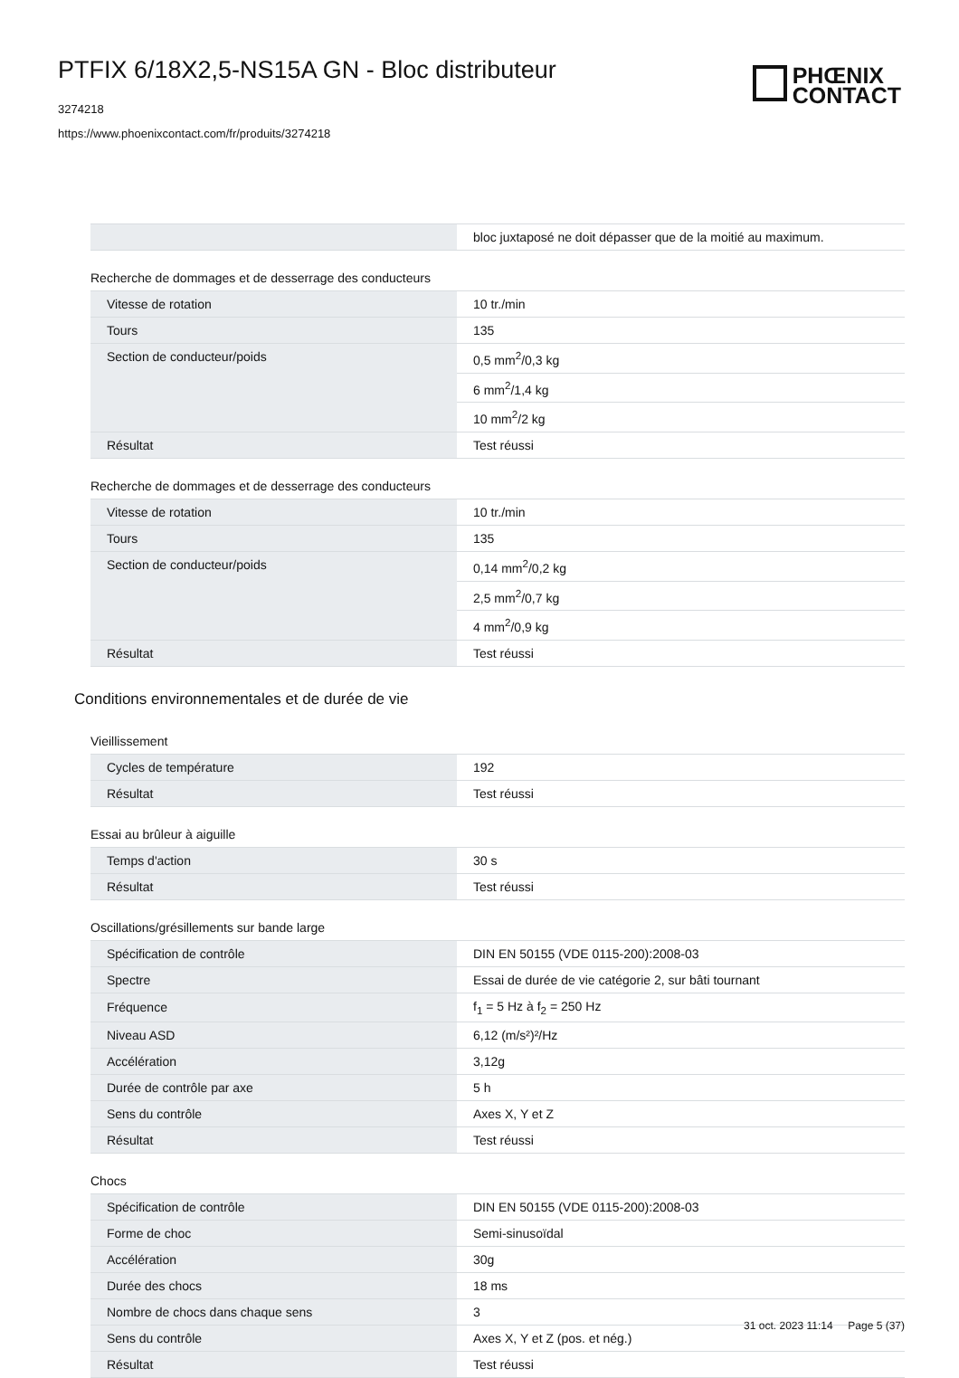PTFIX 6/18X2,5-NS15A GN - Bloc distributeur
3274218
https://www.phoenixcontact.com/fr/produits/3274218
PHŒNIX
CONTACT
| | bloc juxtaposé ne doit dépasser que de la moitié au maximum. |
Recherche de dommages et de desserrage des conducteurs
| Vitesse de rotation | 10 tr./min |
| Tours | 135 |
| Section de conducteur/poids | 0,5 mm<sup>2</sup>/0,3 kg |
| | 6 mm<sup>2</sup>/1,4 kg |
| | 10 mm<sup>2</sup>/2 kg |
| Résultat | Test réussi |
Recherche de dommages et de desserrage des conducteurs
| Vitesse de rotation | 10 tr./min |
| Tours | 135 |
| Section de conducteur/poids | 0,14 mm<sup>2</sup>/0,2 kg |
| | 2,5 mm<sup>2</sup>/0,7 kg |
| | 4 mm<sup>2</sup>/0,9 kg |
| Résultat | Test réussi |
Conditions environnementales et de durée de vie
Vieillissement
| Cycles de température | 192 |
| Résultat | Test réussi |
Essai au brûleur à aiguille
| Temps d'action | 30 s |
| Résultat | Test réussi |
Oscillations/grésillements sur bande large
| Spécification de contrôle | DIN EN 50155 (VDE 0115-200):2008-03 |
| Spectre | Essai de durée de vie catégorie 2, sur bâti tournant |
| Fréquence | f<sub>1</sub> = 5 Hz à f<sub>2</sub> = 250 Hz |
| Niveau ASD | 6,12 (m/s²)²/Hz |
| Accélération | 3,12g |
| Durée de contrôle par axe | 5 h |
| Sens du contrôle | Axes X, Y et Z |
| Résultat | Test réussi |
Chocs
| Spécification de contrôle | DIN EN 50155 (VDE 0115-200):2008-03 |
| Forme de choc | Semi-sinusoïdal |
| Accélération | 30g |
| Durée des chocs | 18 ms |
| Nombre de chocs dans chaque sens | 3 |
| Sens du contrôle | Axes X, Y et Z (pos. et nég.) |
| Résultat | Test réussi |
31 oct. 2023 11:14 Page 5 (37)